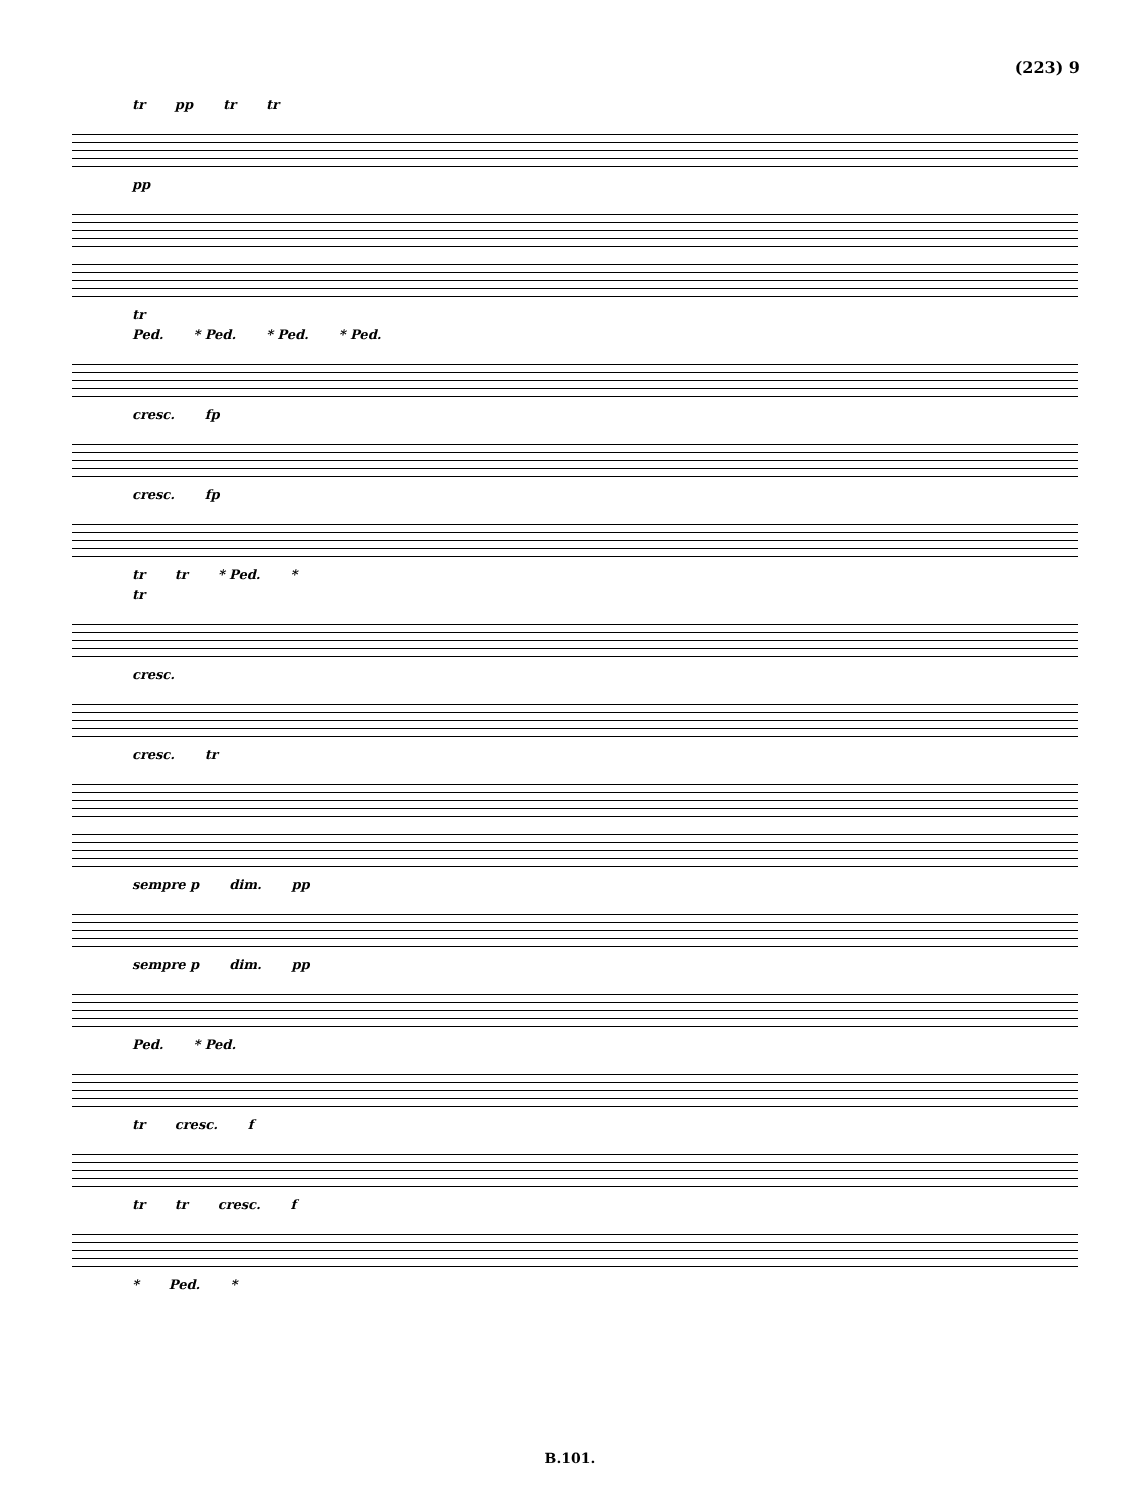(223) 9
tr pp tr tr
pp
tr
Ped. * Ped. * Ped. * Ped.
cresc. fp
cresc. fp
tr tr * Ped. *
tr
cresc.
cresc. tr
sempre p dim. pp
sempre p dim. pp
Ped. * Ped.
tr cresc. f
tr tr cresc. f
* Ped. *
B.101.